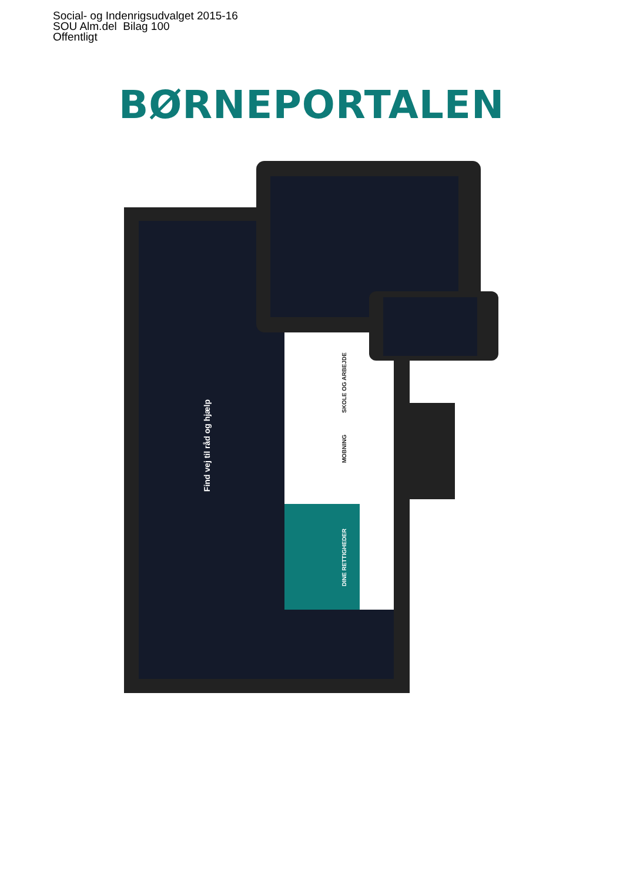Social- og Indenrigsudvalget 2015-16
SOU Alm.del Bilag 100
Offentligt
BØRNEPORTALEN
Find vej til råd og hjælp
SKOLE OG ARBEJDE
MOBNING
DINE RETTIGHEDER